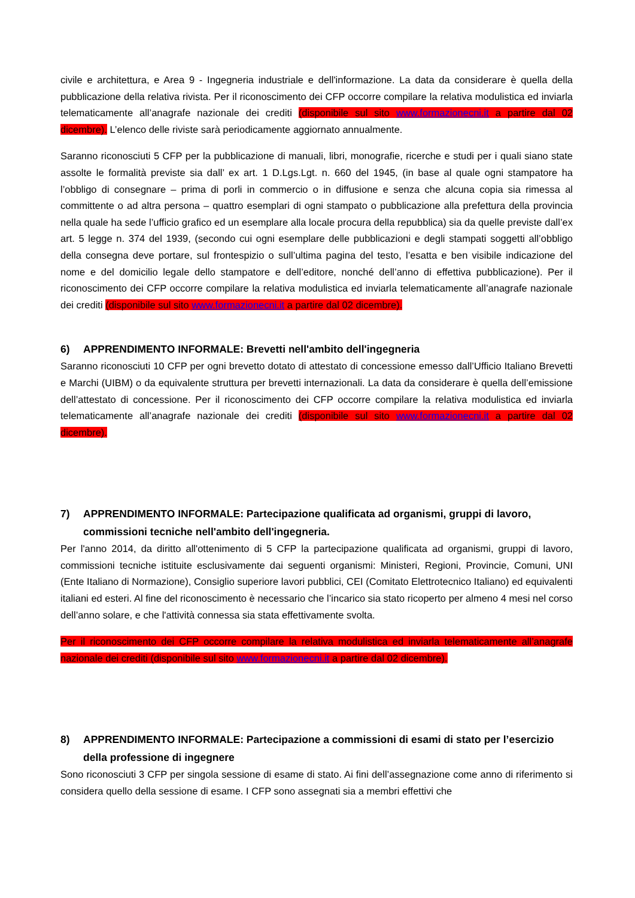civile e architettura, e Area 9 - Ingegneria industriale e dell'informazione. La data da considerare è quella della pubblicazione della relativa rivista. Per il riconoscimento dei CFP occorre compilare la relativa modulistica ed inviarla telematicamente all’anagrafe nazionale dei crediti (disponibile sul sito www.formazionecni.it a partire dal 02 dicembre). L’elenco delle riviste sarà periodicamente aggiornato annualmente.
Saranno riconosciuti 5 CFP per la pubblicazione di manuali, libri, monografie, ricerche e studi per i quali siano state assolte le formalità previste sia dall’ ex art. 1 D.Lgs.Lgt. n. 660 del 1945, (in base al quale ogni stampatore ha l’obbligo di consegnare – prima di porli in commercio o in diffusione e senza che alcuna copia sia rimessa al committente o ad altra persona – quattro esemplari di ogni stampato o pubblicazione alla prefettura della provincia nella quale ha sede l’ufficio grafico ed un esemplare alla locale procura della repubblica) sia da quelle previste dall’ex art. 5 legge n. 374 del 1939, (secondo cui ogni esemplare delle pubblicazioni e degli stampati soggetti all’obbligo della consegna deve portare, sul frontespizio o sull’ultima pagina del testo, l’esatta e ben visibile indicazione del nome e del domicilio legale dello stampatore e dell’editore, nonché dell’anno di effettiva pubblicazione). Per il riconoscimento dei CFP occorre compilare la relativa modulistica ed inviarla telematicamente all’anagrafe nazionale dei crediti (disponibile sul sito www.formazionecni.it a partire dal 02 dicembre).
6) APPRENDIMENTO INFORMALE: Brevetti nell'ambito dell'ingegneria
Saranno riconosciuti 10 CFP per ogni brevetto dotato di attestato di concessione emesso dall’Ufficio Italiano Brevetti e Marchi (UIBM) o da equivalente struttura per brevetti internazionali. La data da considerare è quella dell’emissione dell’attestato di concessione. Per il riconoscimento dei CFP occorre compilare la relativa modulistica ed inviarla telematicamente all’anagrafe nazionale dei crediti (disponibile sul sito www.formazionecni.it a partire dal 02 dicembre).
7) APPRENDIMENTO INFORMALE: Partecipazione qualificata ad organismi, gruppi di lavoro, commissioni tecniche nell'ambito dell'ingegneria.
Per l'anno 2014, da diritto all'ottenimento di 5 CFP la partecipazione qualificata ad organismi, gruppi di lavoro, commissioni tecniche istituite esclusivamente dai seguenti organismi: Ministeri, Regioni, Provincie, Comuni, UNI (Ente Italiano di Normazione), Consiglio superiore lavori pubblici, CEI (Comitato Elettrotecnico Italiano) ed equivalenti italiani ed esteri. Al fine del riconoscimento è necessario che l’incarico sia stato ricoperto per almeno 4 mesi nel corso dell’anno solare, e che l'attività connessa sia stata effettivamente svolta.
Per il riconoscimento dei CFP occorre compilare la relativa modulistica ed inviarla telematicamente all’anagrafe nazionale dei crediti (disponibile sul sito www.formazionecni.it a partire dal 02 dicembre).
8) APPRENDIMENTO INFORMALE: Partecipazione a commissioni di esami di stato per l’esercizio della professione di ingegnere
Sono riconosciuti 3 CFP per singola sessione di esame di stato. Ai fini dell’assegnazione come anno di riferimento si considera quello della sessione di esame. I CFP sono assegnati sia a membri effettivi che